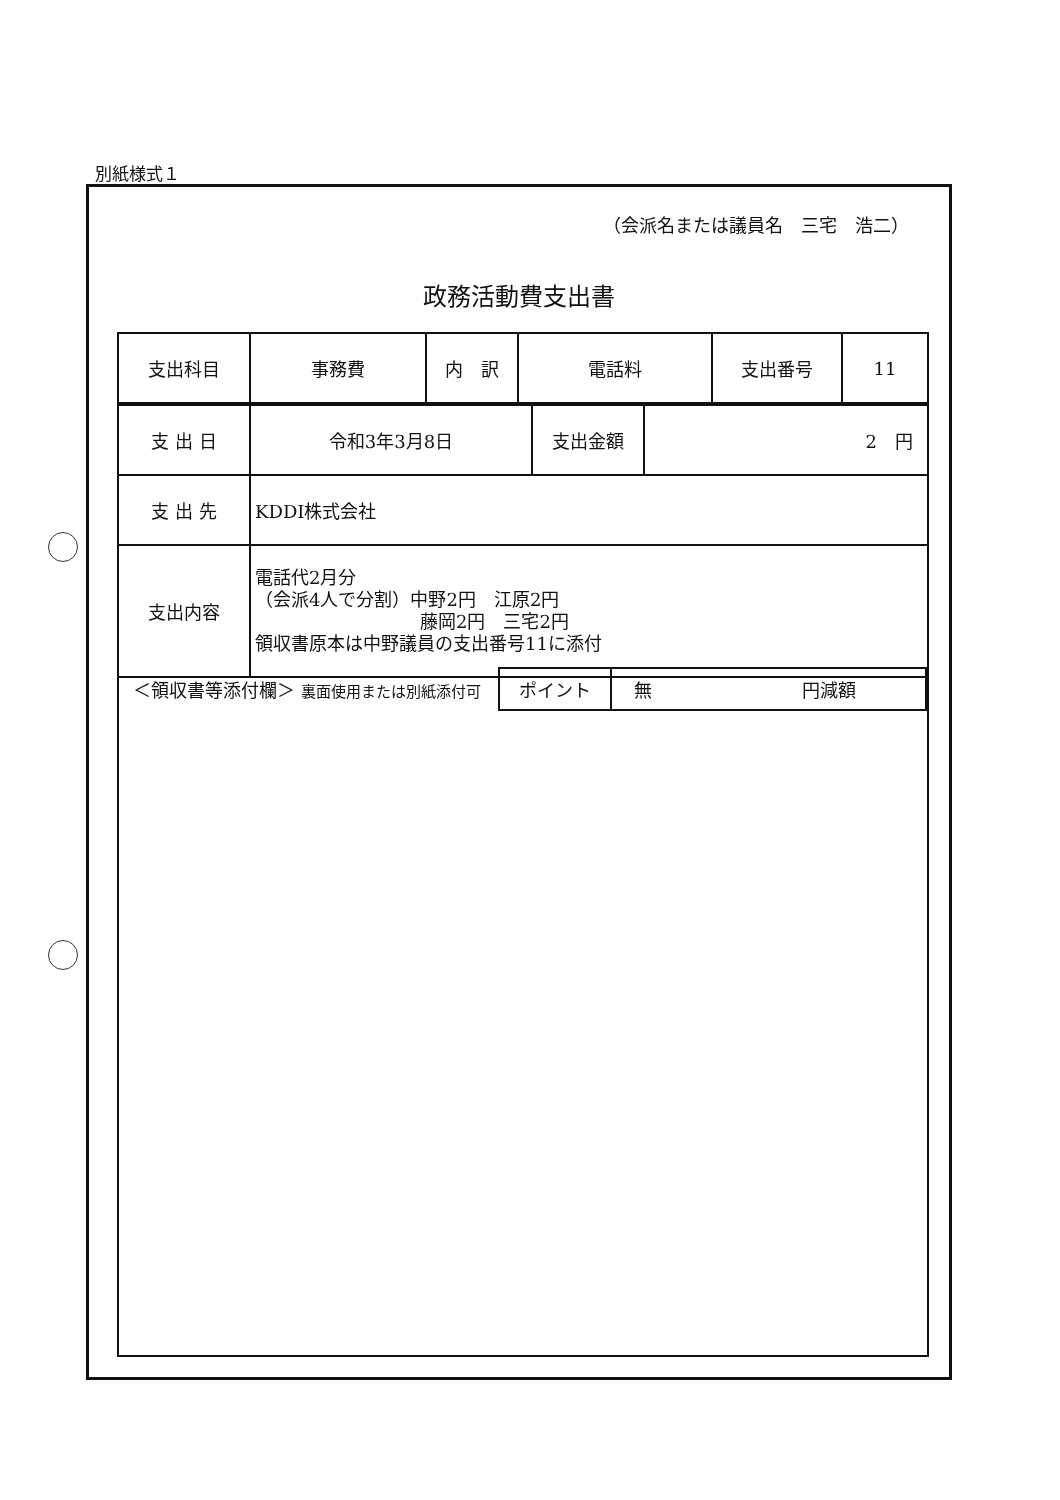別紙様式１
（会派名または議員名　三宅　浩二）
政務活動費支出書
| 支出科目 | 事務費 | 内 訳 | 電話料 | 支出番号 | 11 |
| 支 出 日 | 令和3年3月8日 | 支出金額 | 2 円 |
| 支 出 先 | KDDI株式会社 | | |
| 支出内容 | 電話代2月分 （会派4人で分割）中野2円 江原2円 藤岡2円 三宅2円 領収書原本は中野議員の支出番号11に添付 | | |
| ＜領収書等添付欄＞ 裏面使用または別紙添付可 | ポイント | 無 円減額 |